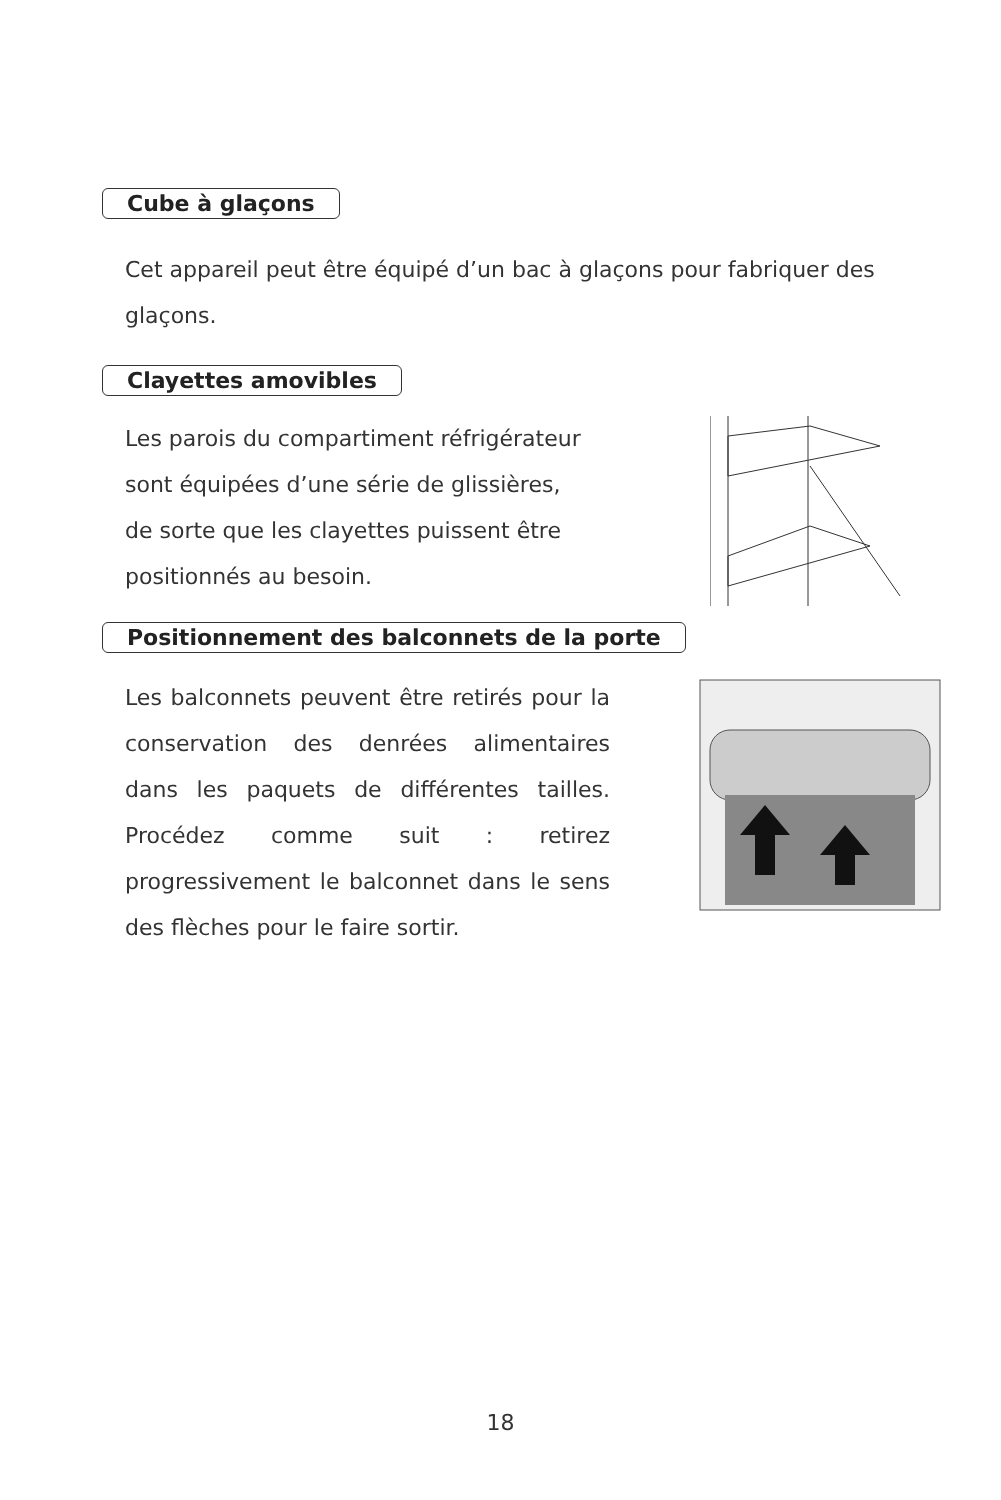Cube à glaçons
Cet appareil peut être équipé d’un bac à glaçons pour fabriquer des glaçons.
Clayettes amovibles
Les parois du compartiment réfrigérateur
sont équipées d’une série de glissières,
de sorte que les clayettes puissent être
positionnés au besoin.
Positionnement des balconnets de la porte
Les balconnets peuvent être retirés pour la conservation des denrées alimentaires dans les paquets de différentes tailles. Procédez comme suit : retirez progressivement le balconnet dans le sens des flèches pour le faire sortir.
18